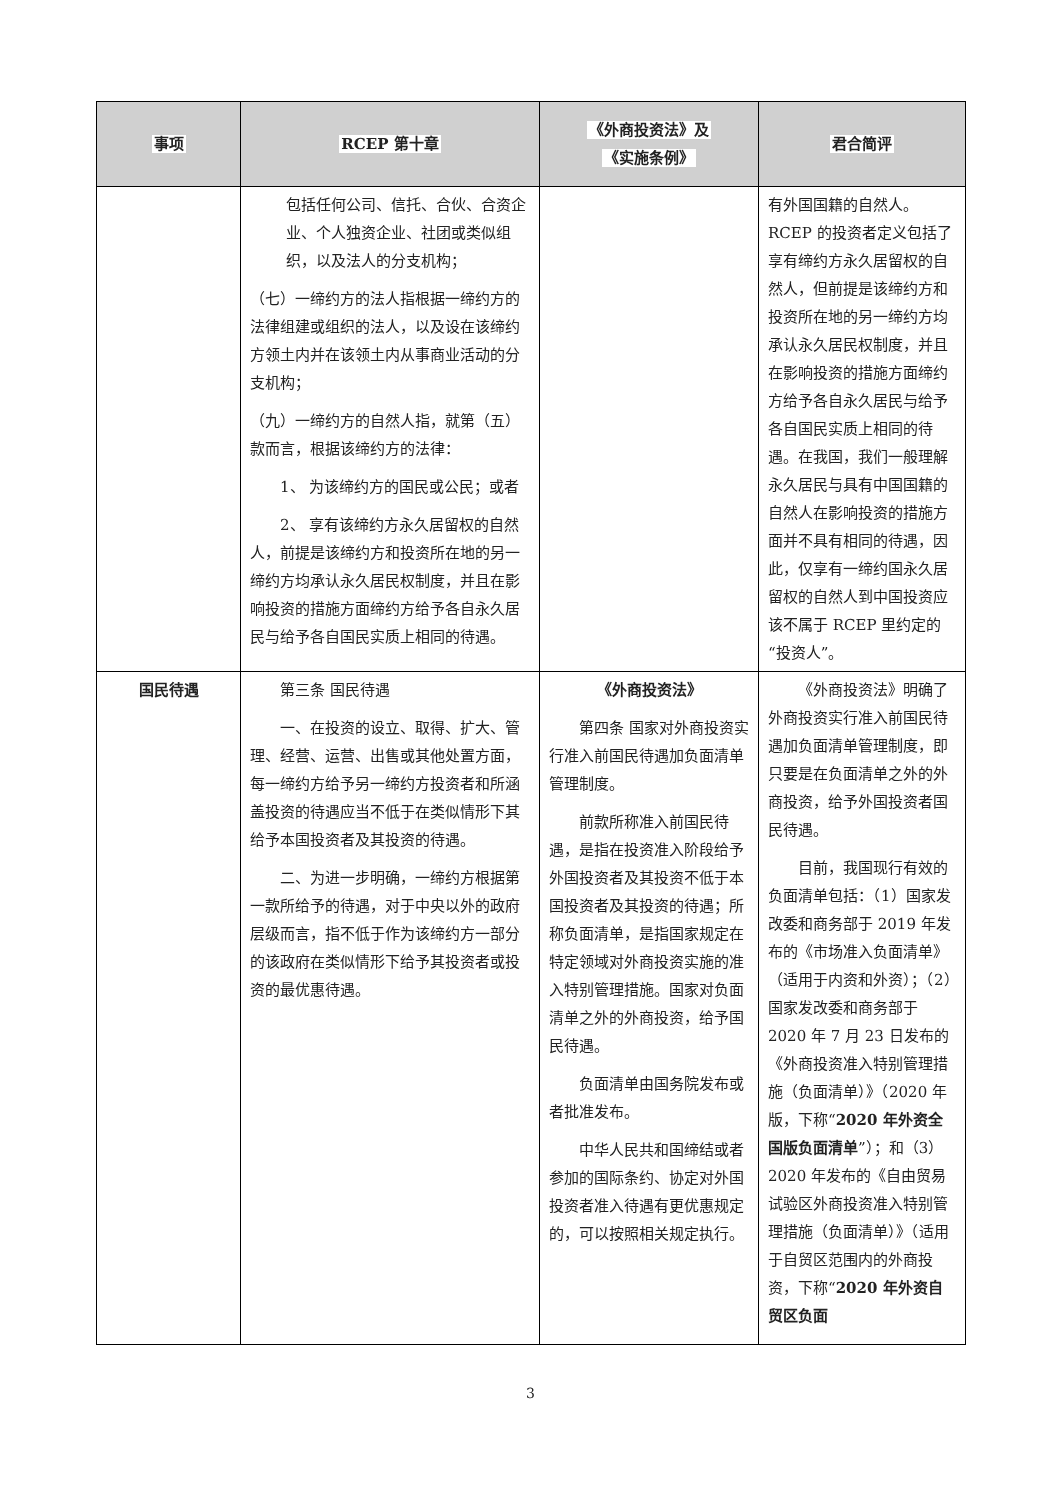| 事项 | RCEP 第十章 | 《外商投资法》及 《实施条例》 | 君合简评 |
| --- | --- | --- | --- |
| | 包括任何公司、信托、合伙、合资企业、个人独资企业、社团或类似组织，以及法人的分支机构； （七）一缔约方的法人指根据一缔约方的法律组建或组织的法人，以及设在该缔约方领土内并在该领土内从事商业活动的分支机构； （九）一缔约方的自然人指，就第（五）款而言，根据该缔约方的法律： 1、 为该缔约方的国民或公民；或者 2、 享有该缔约方永久居留权的自然人，前提是该缔约方和投资所在地的另一缔约方均承认永久居民权制度，并且在影响投资的措施方面缔约方给予各自永久居民与给予各自国民实质上相同的待遇。 | | 有外国国籍的自然人。RCEP 的投资者定义包括了享有缔约方永久居留权的自然人，但前提是该缔约方和投资所在地的另一缔约方均承认永久居民权制度，并且在影响投资的措施方面缔约方给予各自永久居民与给予各自国民实质上相同的待遇。在我国，我们一般理解永久居民与具有中国国籍的自然人在影响投资的措施方面并不具有相同的待遇，因此，仅享有一缔约国永久居留权的自然人到中国投资应该不属于 RCEP 里约定的“投资人”。 |
| 国民待遇 | 第三条 国民待遇 一、在投资的设立、取得、扩大、管理、经营、运营、出售或其他处置方面，每一缔约方给予另一缔约方投资者和所涵盖投资的待遇应当不低于在类似情形下其给予本国投资者及其投资的待遇。 二、为进一步明确，一缔约方根据第一款所给予的待遇，对于中央以外的政府层级而言，指不低于作为该缔约方一部分的该政府在类似情形下给予其投资者或投资的最优惠待遇。 | 《外商投资法》 第四条 国家对外商投资实行准入前国民待遇加负面清单管理制度。 前款所称准入前国民待遇，是指在投资准入阶段给予外国投资者及其投资不低于本国投资者及其投资的待遇；所称负面清单，是指国家规定在特定领域对外商投资实施的准入特别管理措施。国家对负面清单之外的外商投资，给予国民待遇。 负面清单由国务院发布或者批准发布。 中华人民共和国缔结或者参加的国际条约、协定对外国投资者准入待遇有更优惠规定的，可以按照相关规定执行。 | 《外商投资法》明确了外商投资实行准入前国民待遇加负面清单管理制度，即只要是在负面清单之外的外商投资，给予外国投资者国民待遇。 目前，我国现行有效的负面清单包括：（1）国家发改委和商务部于 2019 年发布的《市场准入负面清单》（适用于内资和外资）；（2）国家发改委和商务部于 2020 年 7 月 23 日发布的《外商投资准入特别管理措施（负面清单）》（2020 年版，下称“ 2020 年外资全国版负面清单 ”）；和（3）2020 年发布的《自由贸易试验区外商投资准入特别管理措施（负面清单）》（适用于自贸区范围内的外商投资，下称“ 2020 年外资自贸区负面 |
3